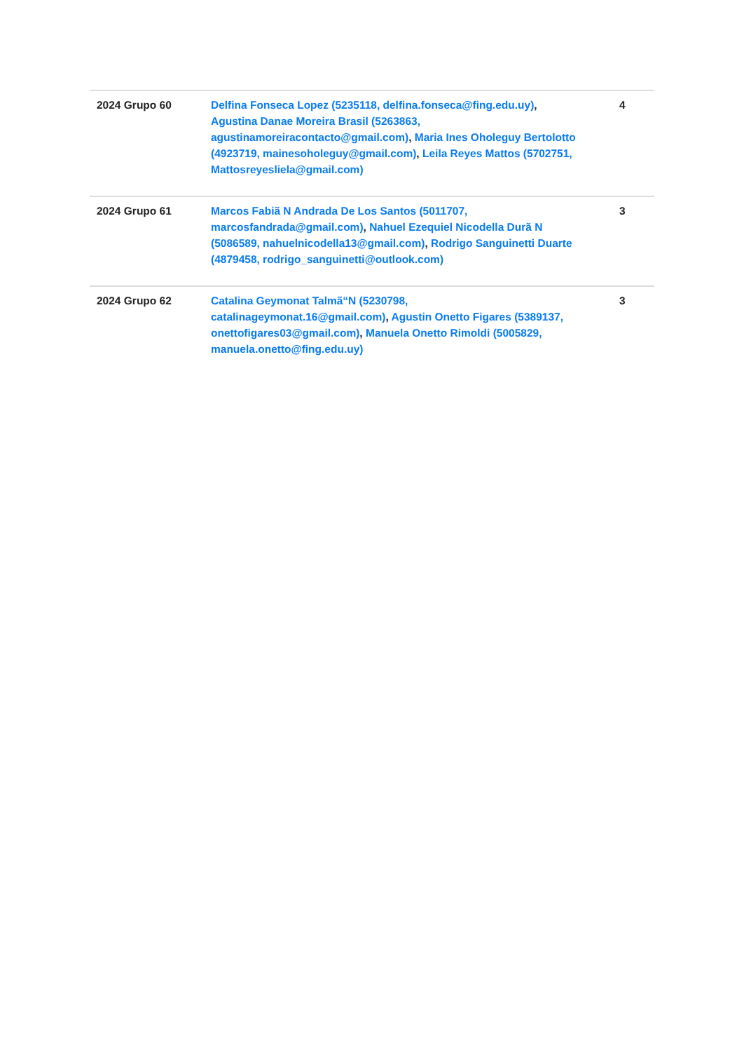| 2024 Grupo 60 | Delfina Fonseca Lopez (5235118, delfina.fonseca@fing.edu.uy) , Agustina Danae Moreira Brasil (5263863, agustinamoreiracontacto@gmail.com) , Maria Ines Oholeguy Bertolotto (4923719, mainesoholeguy@gmail.com) , Leila Reyes Mattos (5702751, Mattosreyesliela@gmail.com) | 4 |
| 2024 Grupo 61 | Marcos Fabiã N Andrada De Los Santos (5011707, marcosfandrada@gmail.com) , Nahuel Ezequiel Nicodella Durã N (5086589, nahuelnicodella13@gmail.com) , Rodrigo Sanguinetti Duarte (4879458, rodrigo_sanguinetti@outlook.com) | 3 |
| 2024 Grupo 62 | Catalina Geymonat Talmã“N (5230798, catalinageymonat.16@gmail.com) , Agustin Onetto Figares (5389137, onettofigares03@gmail.com) , Manuela Onetto Rimoldi (5005829, manuela.onetto@fing.edu.uy) | 3 |